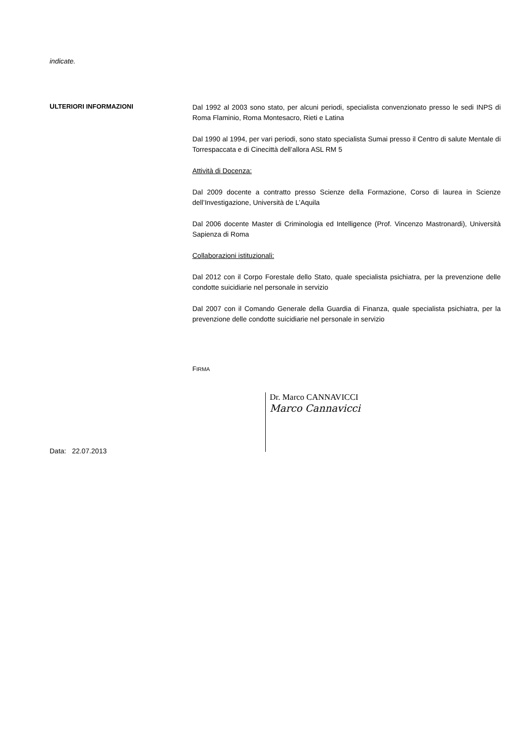indicate.
ULTERIORI INFORMAZIONI
Dal 1992 al 2003 sono stato, per alcuni periodi, specialista convenzionato presso le sedi INPS di Roma Flaminio, Roma Montesacro, Rieti e Latina
Dal 1990 al 1994, per vari periodi, sono stato specialista Sumai presso il Centro di salute Mentale di Torrespaccata e di Cinecittà dell’allora ASL RM 5
Attività di Docenza:
Dal 2009 docente a contratto presso Scienze della Formazione, Corso di laurea in Scienze dell’Investigazione, Università de L’Aquila
Dal 2006 docente Master di Criminologia ed Intelligence (Prof. Vincenzo Mastronardi), Università Sapienza di Roma
Collaborazioni istituzionali:
Dal 2012 con il Corpo Forestale dello Stato, quale specialista psichiatra, per la prevenzione delle condotte suicidiarie nel personale in servizio
Dal 2007 con il Comando Generale della Guardia di Finanza, quale specialista psichiatra, per la prevenzione delle condotte suicidiarie nel personale in servizio
FIRMA
Dr. Marco CANNAVICCI
Marco Cannavicci
Data: 22.07.2013